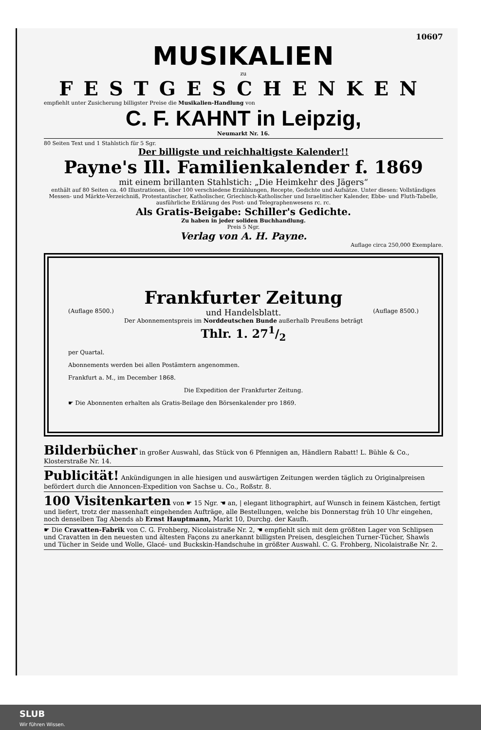10607
MUSIKALIEN
zu
FESTGESCHENKEN
empfiehlt unter Zusicherung billigster Preise die Musikalien-Handlung von
C. F. KAHNT in Leipzig,
Neumarkt Nr. 16.
80 Seiten Text und 1 Stahlstich für 5 Sgr.
Der billigste und reichhaltigste Kalender!!
Payne's Ill. Familienkalender f. 1869
mit einem brillanten Stahlstich: „Die Heimkehr des Jägers“
enthält auf 80 Seiten ca. 40 Illustrationen, über 100 verschiedene Erzählungen, Recepte, Gedichte und Aufsätze. Unter diesen: Vollständiges Messen- und Märkte-Verzeichniß, Protestantischer, Katholischer, Griechisch-Katholischer und Israelitischer Kalender, Ebbe- und Fluth-Tabelle, ausführliche Erklärung des Post- und Telegraphenwesens rc. rc.
Als Gratis-Beigabe: Schiller's Gedichte.
Zu haben in jeder soliden Buchhandlung.
Preis 5 Ngr.
Verlag von A. H. Payne.
Auflage circa 250,000 Exemplare.
Frankfurter Zeitung
(Auflage 8500.) und Handelsblatt. (Auflage 8500.)
Der Abonnementspreis im Norddeutschen Bunde außerhalb Preußens beträgt
Thlr. 1. 271/2
per Quartal.
Abonnements werden bei allen Postämtern angenommen.
Frankfurt a. M., im December 1868.
Die Expedition der Frankfurter Zeitung.
☛ Die Abonnenten erhalten als Gratis-Beilage den Börsenkalender pro 1869.
Bilderbücher in großer Auswahl, das Stück von 6 Pfennigen an, Händlern Rabatt! L. Bühle & Co., Klosterstraße Nr. 14.
Publicität! Ankündigungen in alle hiesigen und auswärtigen Zeitungen werden täglich zu Originalpreisen befördert durch die Annoncen-Expedition von Sachse u. Co., Roßstr. 8.
100 Visitenkarten von ☛ 15 Ngr. ☚ an, | elegant lithographirt, auf Wunsch in feinem Kästchen, fertigt und liefert, trotz der massenhaft eingehenden Aufträge, alle Bestellungen, welche bis Donnerstag früh 10 Uhr eingehen, noch denselben Tag Abends ab Ernst Hauptmann, Markt 10, Durchg. der Kaufh.
☛ Die Cravatten-Fabrik von C. G. Frohberg, Nicolaistraße Nr. 2, ☚ empfiehlt sich mit dem größten Lager von Schlipsen und Cravatten in den neuesten und ältesten Façons zu anerkannt billigsten Preisen, desgleichen Turner-Tücher, Shawls und Tücher in Seide und Wolle, Glacé- und Buckskin-Handschuhe in größter Auswahl. C. G. Frohberg, Nicolaistraße Nr. 2.
SLUB
Wir führen Wissen.